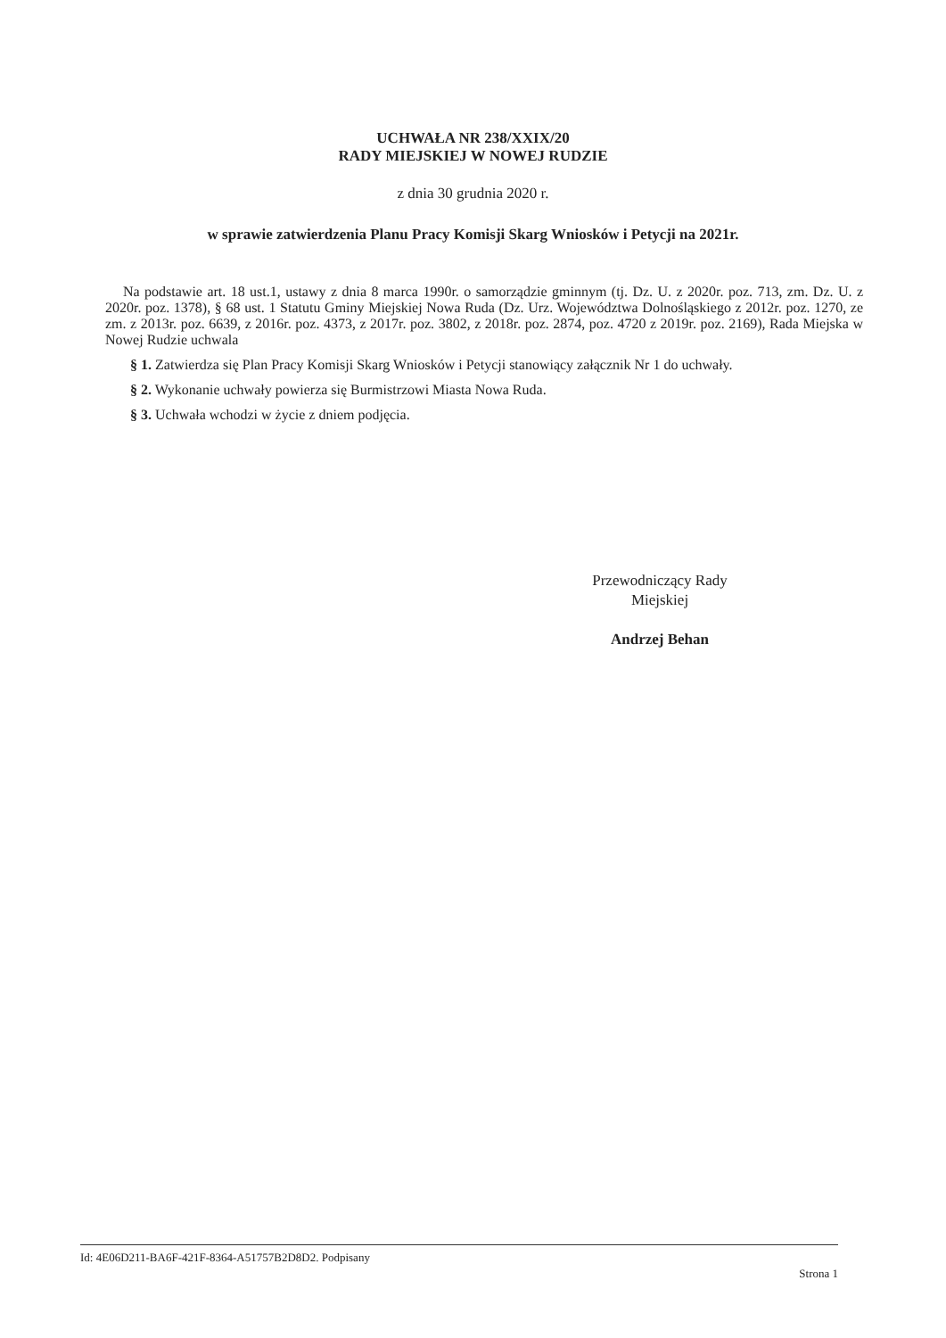UCHWAŁA NR 238/XXIX/20
RADY MIEJSKIEJ W NOWEJ RUDZIE
z dnia 30 grudnia 2020 r.
w sprawie zatwierdzenia Planu Pracy Komisji Skarg Wniosków i Petycji na 2021r.
Na podstawie art. 18 ust.1, ustawy z dnia 8 marca 1990r. o samorządzie gminnym (tj. Dz. U. z 2020r. poz. 713, zm. Dz. U. z 2020r. poz. 1378), § 68 ust. 1 Statutu Gminy Miejskiej Nowa Ruda (Dz. Urz. Województwa Dolnośląskiego z 2012r. poz. 1270, ze zm. z 2013r. poz. 6639, z 2016r. poz. 4373, z 2017r. poz. 3802, z 2018r. poz. 2874, poz. 4720 z 2019r. poz. 2169), Rada Miejska w Nowej Rudzie uchwala
§ 1. Zatwierdza się Plan Pracy Komisji Skarg Wniosków i Petycji stanowiący załącznik Nr 1 do uchwały.
§ 2. Wykonanie uchwały powierza się Burmistrzowi Miasta Nowa Ruda.
§ 3. Uchwała wchodzi w życie z dniem podjęcia.
Przewodniczący Rady
Miejskiej
Andrzej Behan
Id: 4E06D211-BA6F-421F-8364-A51757B2D8D2. Podpisany Strona 1